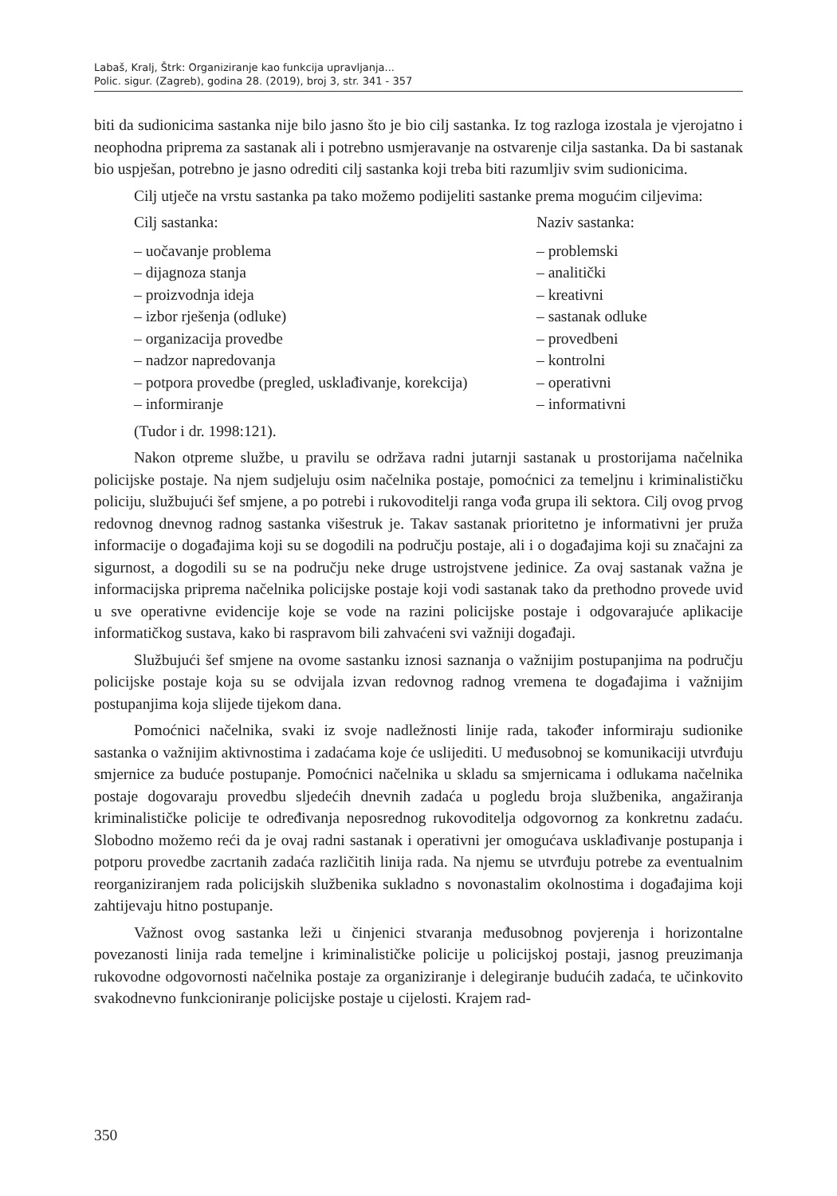Labaš, Kralj, Štrk: Organiziranje kao funkcija upravljanja...
Polic. sigur. (Zagreb), godina 28. (2019), broj 3, str. 341 - 357
biti da sudionicima sastanka nije bilo jasno što je bio cilj sastanka. Iz tog razloga izostala je vjerojatno i neophodna priprema za sastanak ali i potrebno usmjeravanje na ostvarenje cilja sastanka. Da bi sastanak bio uspješan, potrebno je jasno odrediti cilj sastanka koji treba biti razumljiv svim sudionicima.
Cilj utječe na vrstu sastanka pa tako možemo podijeliti sastanke prema mogućim ciljevima:
| Cilj sastanka: | Naziv sastanka: |
| --- | --- |
| – uočavanje problema | – problemski |
| – dijagnoza stanja | – analitički |
| – proizvodnja ideja | – kreativni |
| – izbor rješenja (odluke) | – sastanak odluke |
| – organizacija provedbe | – provedbeni |
| – nadzor napredovanja | – kontrolni |
| – potpora provedbe (pregled, usklađivanje, korekcija) | – operativni |
| – informiranje | – informativni |
(Tudor i dr. 1998:121).
Nakon otpreme službe, u pravilu se održava radni jutarnji sastanak u prostorijama načelnika policijske postaje. Na njem sudjeluju osim načelnika postaje, pomoćnici za temeljnu i kriminalističku policiju, službujući šef smjene, a po potrebi i rukovoditelji ranga vođa grupa ili sektora. Cilj ovog prvog redovnog dnevnog radnog sastanka višestruk je. Takav sastanak prioritetno je informativni jer pruža informacije o događajima koji su se dogodili na području postaje, ali i o događajima koji su značajni za sigurnost, a dogodili su se na području neke druge ustrojstvene jedinice. Za ovaj sastanak važna je informacijska priprema načelnika policijske postaje koji vodi sastanak tako da prethodno provede uvid u sve operativne evidencije koje se vode na razini policijske postaje i odgovarajuće aplikacije informatičkog sustava, kako bi raspravom bili zahvaćeni svi važniji događaji.
Službujući šef smjene na ovome sastanku iznosi saznanja o važnijim postupanjima na području policijske postaje koja su se odvijala izvan redovnog radnog vremena te događajima i važnijim postupanjima koja slijede tijekom dana.
Pomoćnici načelnika, svaki iz svoje nadležnosti linije rada, također informiraju sudionike sastanka o važnijim aktivnostima i zadaćama koje će uslijediti. U međusobnoj se komunikaciji utvrđuju smjernice za buduće postupanje. Pomoćnici načelnika u skladu sa smjernicama i odlukama načelnika postaje dogovaraju provedbu sljedećih dnevnih zadaća u pogledu broja službenika, angažiranja kriminalističke policije te određivanja neposrednog rukovoditelja odgovornog za konkretnu zadaću. Slobodno možemo reći da je ovaj radni sastanak i operativni jer omogućava usklađivanje postupanja i potporu provedbe zacrtanih zadaća različitih linija rada. Na njemu se utvrđuju potrebe za eventualnim reorganiziranjem rada policijskih službenika sukladno s novonastalim okolnostima i događajima koji zahtijevaju hitno postupanje.
Važnost ovog sastanka leži u činjenici stvaranja međusobnog povjerenja i horizontalne povezanosti linija rada temeljne i kriminalističke policije u policijskoj postaji, jasnog preuzimanja rukovodne odgovornosti načelnika postaje za organiziranje i delegiranje budućih zadaća, te učinkovito svakodnevno funkcioniranje policijske postaje u cijelosti. Krajem rad-
350